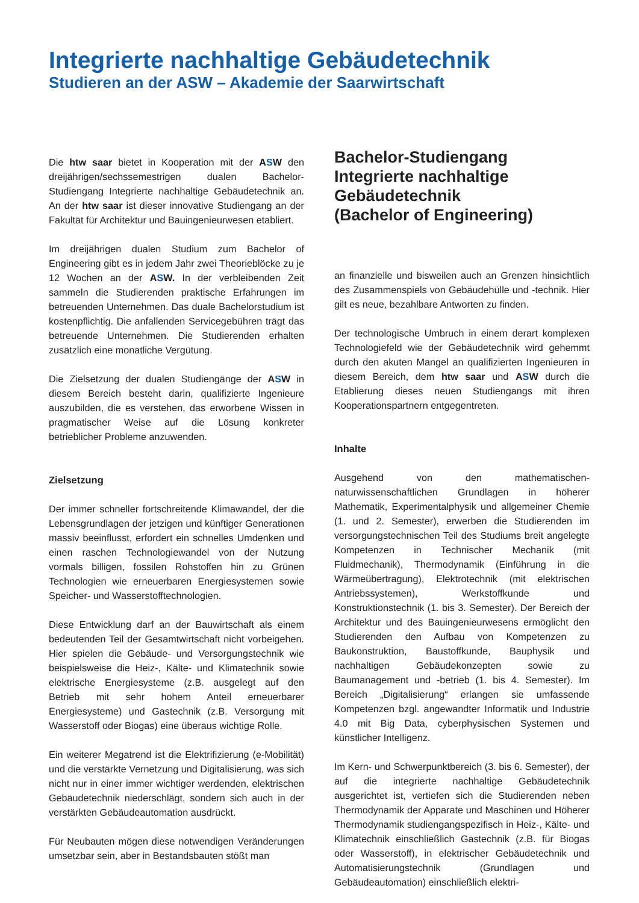Integrierte nachhaltige Gebäudetechnik
Studieren an der ASW – Akademie der Saarwirtschaft
Die htw saar bietet in Kooperation mit der ASW den dreijährigen/sechssemestrigen dualen Bachelor-Studiengang Integrierte nachhaltige Gebäudetechnik an. An der htw saar ist dieser innovative Studiengang an der Fakultät für Architektur und Bauingenieurwesen etabliert.
Im dreijährigen dualen Studium zum Bachelor of Engineering gibt es in jedem Jahr zwei Theorieblöcke zu je 12 Wochen an der ASW. In der verbleibenden Zeit sammeln die Studierenden praktische Erfahrungen im betreuenden Unternehmen. Das duale Bachelorstudium ist kostenpflichtig. Die anfallenden Servicegebühren trägt das betreuende Unternehmen. Die Studierenden erhalten zusätzlich eine monatliche Vergütung.
Die Zielsetzung der dualen Studiengänge der ASW in diesem Bereich besteht darin, qualifizierte Ingenieure auszubilden, die es verstehen, das erworbene Wissen in pragmatischer Weise auf die Lösung konkreter betrieblicher Probleme anzuwenden.
Zielsetzung
Der immer schneller fortschreitende Klimawandel, der die Lebensgrundlagen der jetzigen und künftiger Generationen massiv beeinflusst, erfordert ein schnelles Umdenken und einen raschen Technologiewandel von der Nutzung vormals billigen, fossilen Rohstoffen hin zu Grünen Technologien wie erneuerbaren Energiesystemen sowie Speicher- und Wasserstofftechnologien.
Diese Entwicklung darf an der Bauwirtschaft als einem bedeutenden Teil der Gesamtwirtschaft nicht vorbeigehen. Hier spielen die Gebäude- und Versorgungstechnik wie beispielsweise die Heiz-, Kälte- und Klimatechnik sowie elektrische Energiesysteme (z.B. ausgelegt auf den Betrieb mit sehr hohem Anteil erneuerbarer Energiesysteme) und Gastechnik (z.B. Versorgung mit Wasserstoff oder Biogas) eine überaus wichtige Rolle.
Ein weiterer Megatrend ist die Elektrifizierung (e-Mobilität) und die verstärkte Vernetzung und Digitalisierung, was sich nicht nur in einer immer wichtiger werdenden, elektrischen Gebäudetechnik niederschlägt, sondern sich auch in der verstärkten Gebäudeautomation ausdrückt.
Für Neubauten mögen diese notwendigen Veränderungen umsetzbar sein, aber in Bestandsbauten stößt man
Bachelor-Studiengang
Integrierte nachhaltige
Gebäudetechnik
(Bachelor of Engineering)
an finanzielle und bisweilen auch an Grenzen hinsichtlich des Zusammenspiels von Gebäudehülle und -technik. Hier gilt es neue, bezahlbare Antworten zu finden.
Der technologische Umbruch in einem derart komplexen Technologiefeld wie der Gebäudetechnik wird gehemmt durch den akuten Mangel an qualifizierten Ingenieuren in diesem Bereich, dem htw saar und ASW durch die Etablierung dieses neuen Studiengangs mit ihren Kooperationspartnern entgegentreten.
Inhalte
Ausgehend von den mathematischen-naturwissenschaftlichen Grundlagen in höherer Mathematik, Experimentalphysik und allgemeiner Chemie (1. und 2. Semester), erwerben die Studierenden im versorgungstechnischen Teil des Studiums breit angelegte Kompetenzen in Technischer Mechanik (mit Fluidmechanik), Thermodynamik (Einführung in die Wärmeübertragung), Elektrotechnik (mit elektrischen Antriebssystemen), Werkstoffkunde und Konstruktionstechnik (1. bis 3. Semester). Der Bereich der Architektur und des Bauingenieurwesens ermöglicht den Studierenden den Aufbau von Kompetenzen zu Baukonstruktion, Baustoffkunde, Bauphysik und nachhaltigen Gebäudekonzepten sowie zu Baumanagement und -betrieb (1. bis 4. Semester). Im Bereich „Digitalisierung“ erlangen sie umfassende Kompetenzen bzgl. angewandter Informatik und Industrie 4.0 mit Big Data, cyberphysischen Systemen und künstlicher Intelligenz.
Im Kern- und Schwerpunktbereich (3. bis 6. Semester), der auf die integrierte nachhaltige Gebäudetechnik ausgerichtet ist, vertiefen sich die Studierenden neben Thermodynamik der Apparate und Maschinen und Höherer Thermodynamik studiengangspezifisch in Heiz-, Kälte- und Klimatechnik einschließlich Gastechnik (z.B. für Biogas oder Wasserstoff), in elektrischer Gebäudetechnik und Automatisierungstechnik (Grundlagen und Gebäudeautomation) einschließlich elektri-